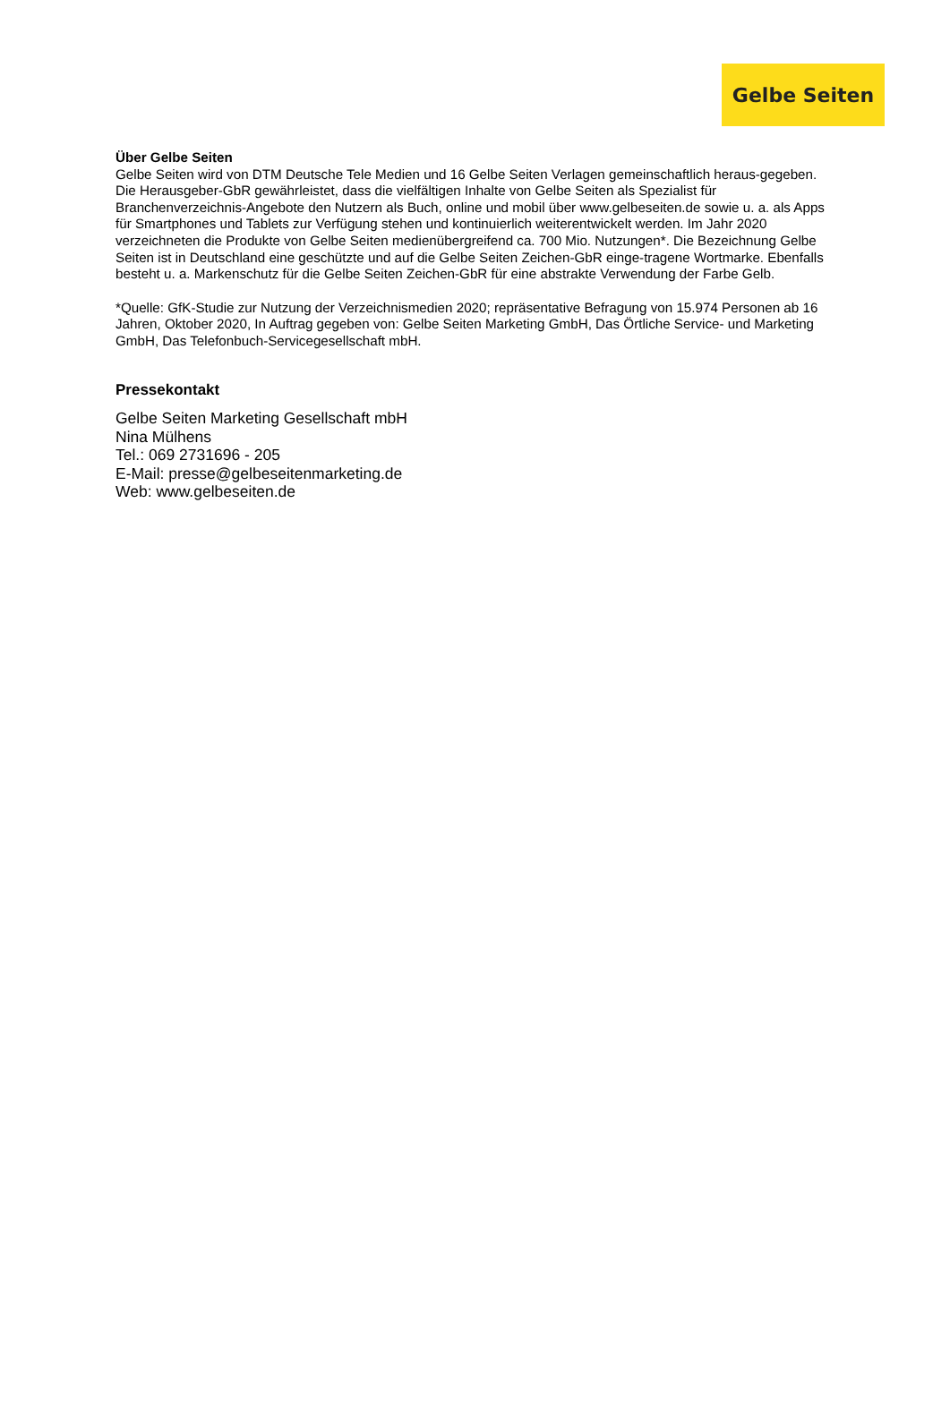Gelbe Seiten
Über Gelbe Seiten
Gelbe Seiten wird von DTM Deutsche Tele Medien und 16 Gelbe Seiten Verlagen gemeinschaftlich heraus-gegeben. Die Herausgeber-GbR gewährleistet, dass die vielfältigen Inhalte von Gelbe Seiten als Spezialist für Branchenverzeichnis-Angebote den Nutzern als Buch, online und mobil über www.gelbeseiten.de sowie u. a. als Apps für Smartphones und Tablets zur Verfügung stehen und kontinuierlich weiterentwickelt werden. Im Jahr 2020 verzeichneten die Produkte von Gelbe Seiten medienübergreifend ca. 700 Mio. Nutzungen*. Die Bezeichnung Gelbe Seiten ist in Deutschland eine geschützte und auf die Gelbe Seiten Zeichen-GbR einge-tragene Wortmarke. Ebenfalls besteht u. a. Markenschutz für die Gelbe Seiten Zeichen-GbR für eine abstrakte Verwendung der Farbe Gelb.
*Quelle: GfK-Studie zur Nutzung der Verzeichnismedien 2020; repräsentative Befragung von 15.974 Personen ab 16 Jahren, Oktober 2020, In Auftrag gegeben von: Gelbe Seiten Marketing GmbH, Das Örtliche Service- und Marketing GmbH, Das Telefonbuch-Servicegesellschaft mbH.
Pressekontakt
Gelbe Seiten Marketing Gesellschaft mbH
Nina Mülhens
Tel.: 069 2731696 - 205
E-Mail: presse@gelbeseitenmarketing.de
Web: www.gelbeseiten.de